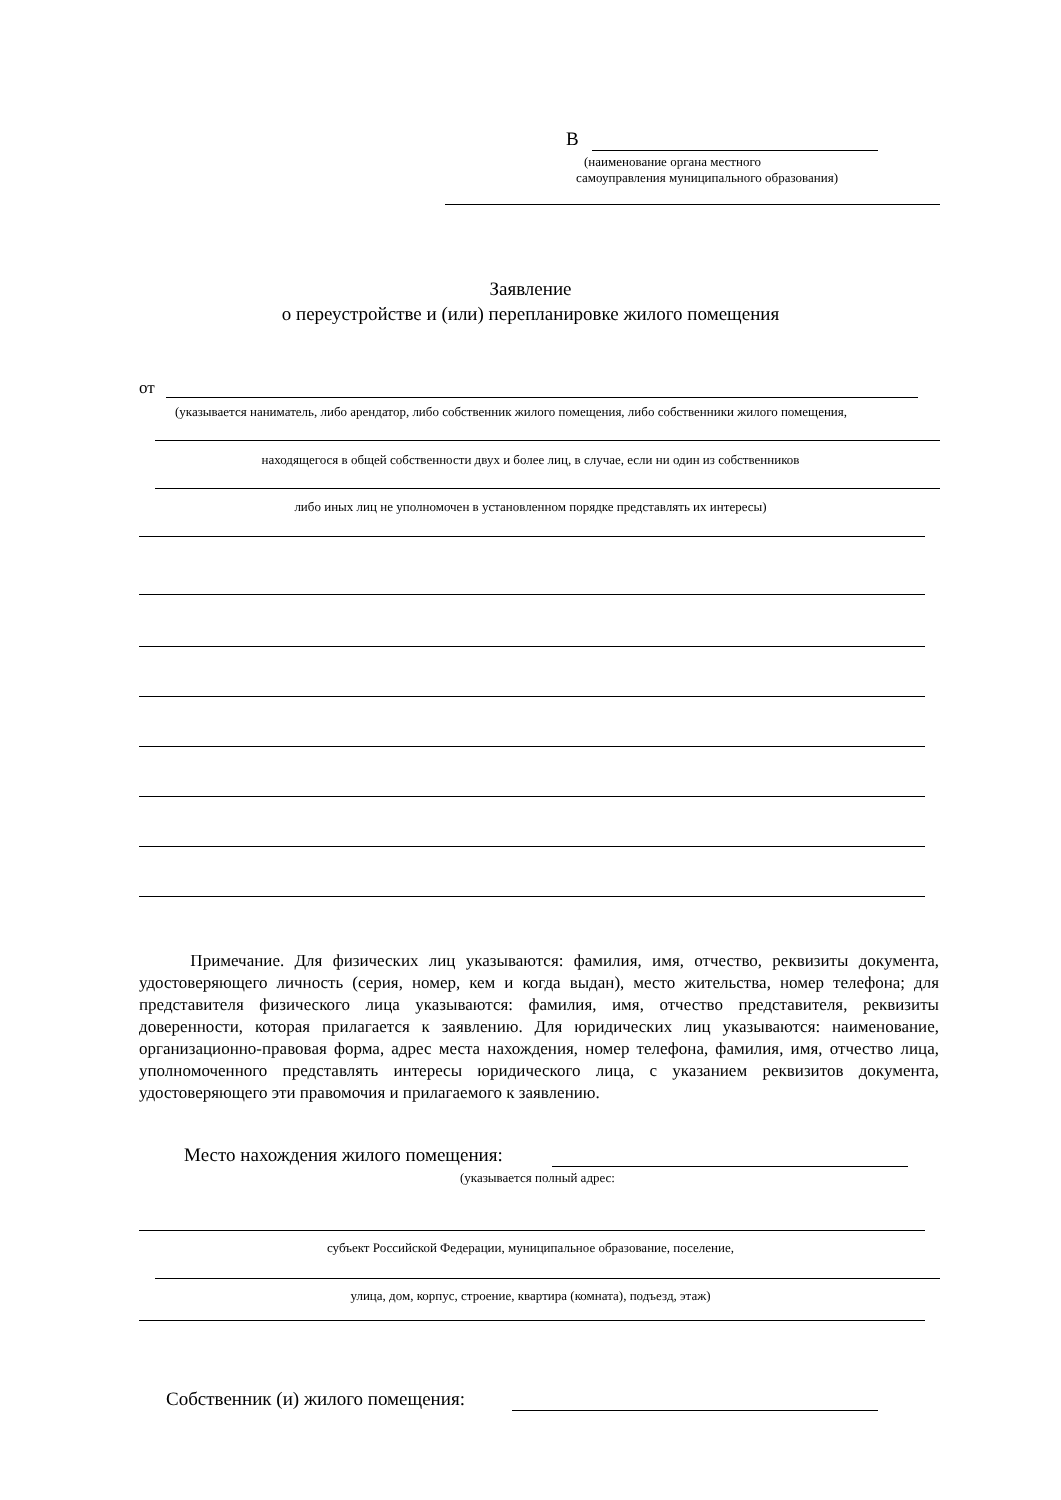В
(наименование органа местного
самоуправления муниципального образования)
Заявление
о переустройстве и (или) перепланировке жилого помещения
от
(указывается наниматель, либо арендатор, либо собственник жилого помещения, либо собственники жилого помещения,
находящегося в общей собственности двух и более лиц, в случае, если ни один из собственников
либо иных лиц не уполномочен в установленном порядке представлять их интересы)
Примечание. Для физических лиц указываются: фамилия, имя, отчество, реквизиты документа, удостоверяющего личность (серия, номер, кем и когда выдан), место жительства, номер телефона; для представителя физического лица указываются: фамилия, имя, отчество представителя, реквизиты доверенности, которая прилагается к заявлению. Для юридических лиц указываются: наименование, организационно-правовая форма, адрес места нахождения, номер телефона, фамилия, имя, отчество лица, уполномоченного представлять интересы юридического лица, с указанием реквизитов документа, удостоверяющего эти правомочия и прилагаемого к заявлению.
Место нахождения жилого помещения:
(указывается полный адрес:
субъект Российской Федерации, муниципальное образование, поселение,
улица, дом, корпус, строение, квартира (комната), подъезд, этаж)
Собственник (и) жилого помещения: